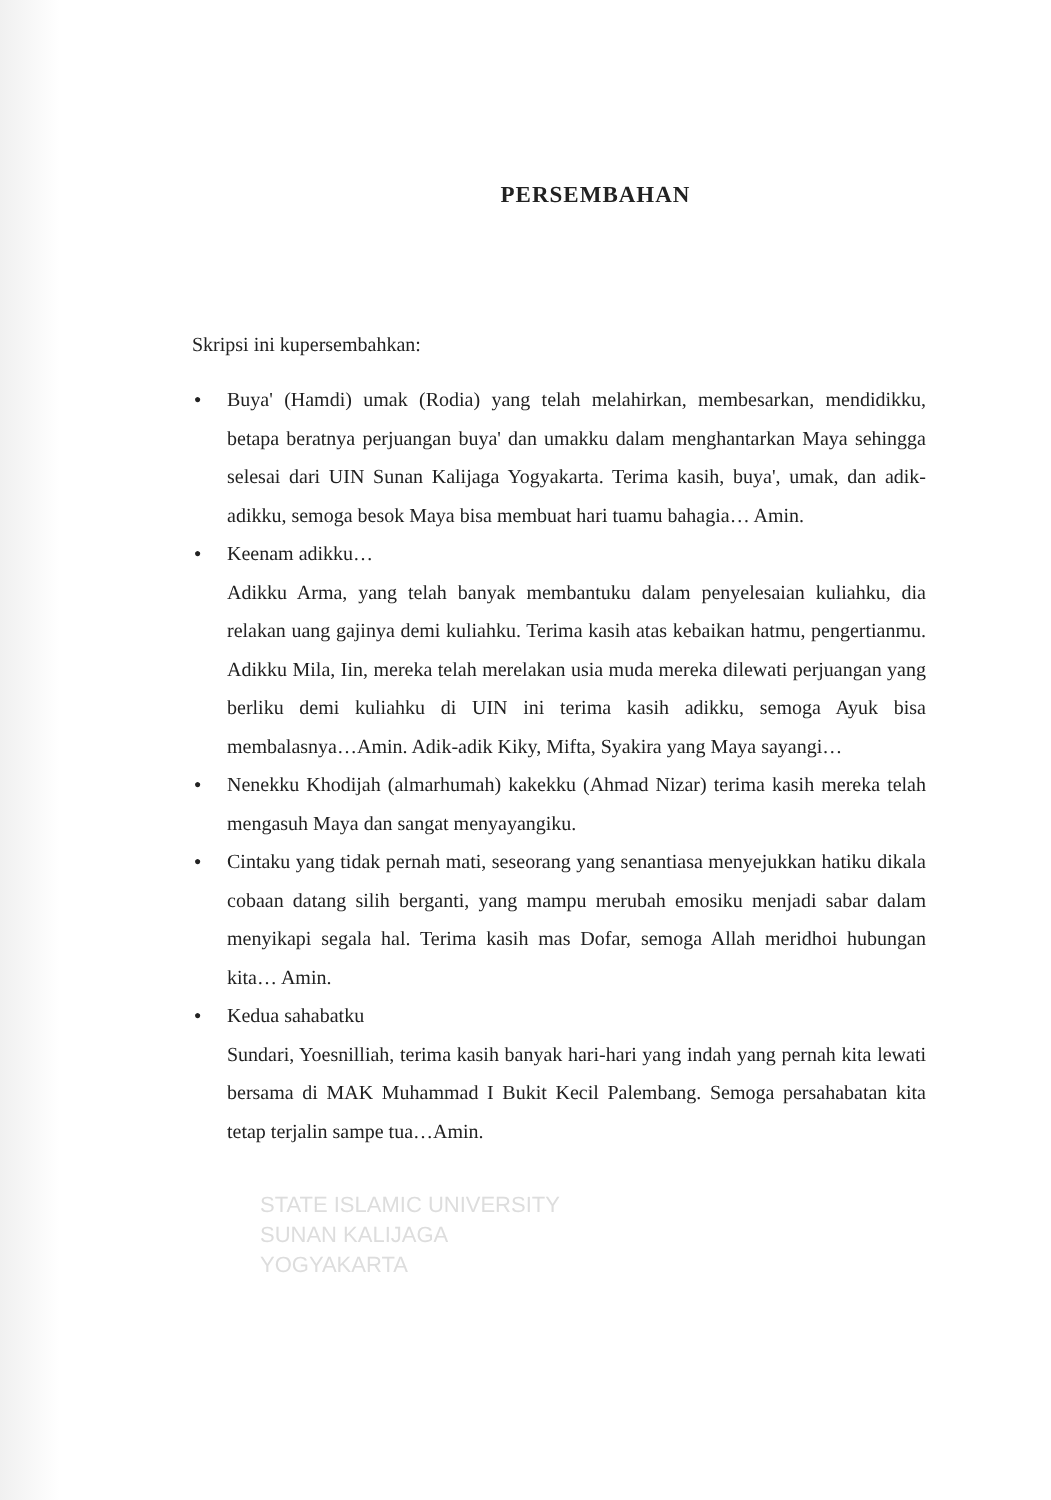PERSEMBAHAN
Skripsi ini kupersembahkan:
● Buya' (Hamdi) umak (Rodia) yang telah melahirkan, membesarkan, mendidikku, betapa beratnya perjuangan buya' dan umakku dalam menghantarkan Maya sehingga selesai dari UIN Sunan Kalijaga Yogyakarta. Terima kasih, buya', umak, dan adik-adikku, semoga besok Maya bisa membuat hari tuamu bahagia… Amin.
● Keenam adikku…
Adikku Arma, yang telah banyak membantuku dalam penyelesaian kuliahku, dia relakan uang gajinya demi kuliahku. Terima kasih atas kebaikan hatmu, pengertianmu. Adikku Mila, Iin, mereka telah merelakan usia muda mereka dilewati perjuangan yang berliku demi kuliahku di UIN ini terima kasih adikku, semoga Ayuk bisa membalasnya…Amin. Adik-adik Kiky, Mifta, Syakira yang Maya sayangi…
● Nenekku Khodijah (almarhumah) kakekku (Ahmad Nizar) terima kasih mereka telah mengasuh Maya dan sangat menyayangiku.
● Cintaku yang tidak pernah mati, seseorang yang senantiasa menyejukkan hatiku dikala cobaan datang silih berganti, yang mampu merubah emosiku menjadi sabar dalam menyikapi segala hal. Terima kasih mas Dofar, semoga Allah meridhoi hubungan kita… Amin.
● Kedua sahabatku
Sundari, Yoesnilliah, terima kasih banyak hari-hari yang indah yang pernah kita lewati bersama di MAK Muhammad I Bukit Kecil Palembang. Semoga persahabatan kita tetap terjalin sampe tua…Amin.
STATE ISLAMIC UNIVERSITY
SUNAN KALIJAGA
YOGYAKARTA